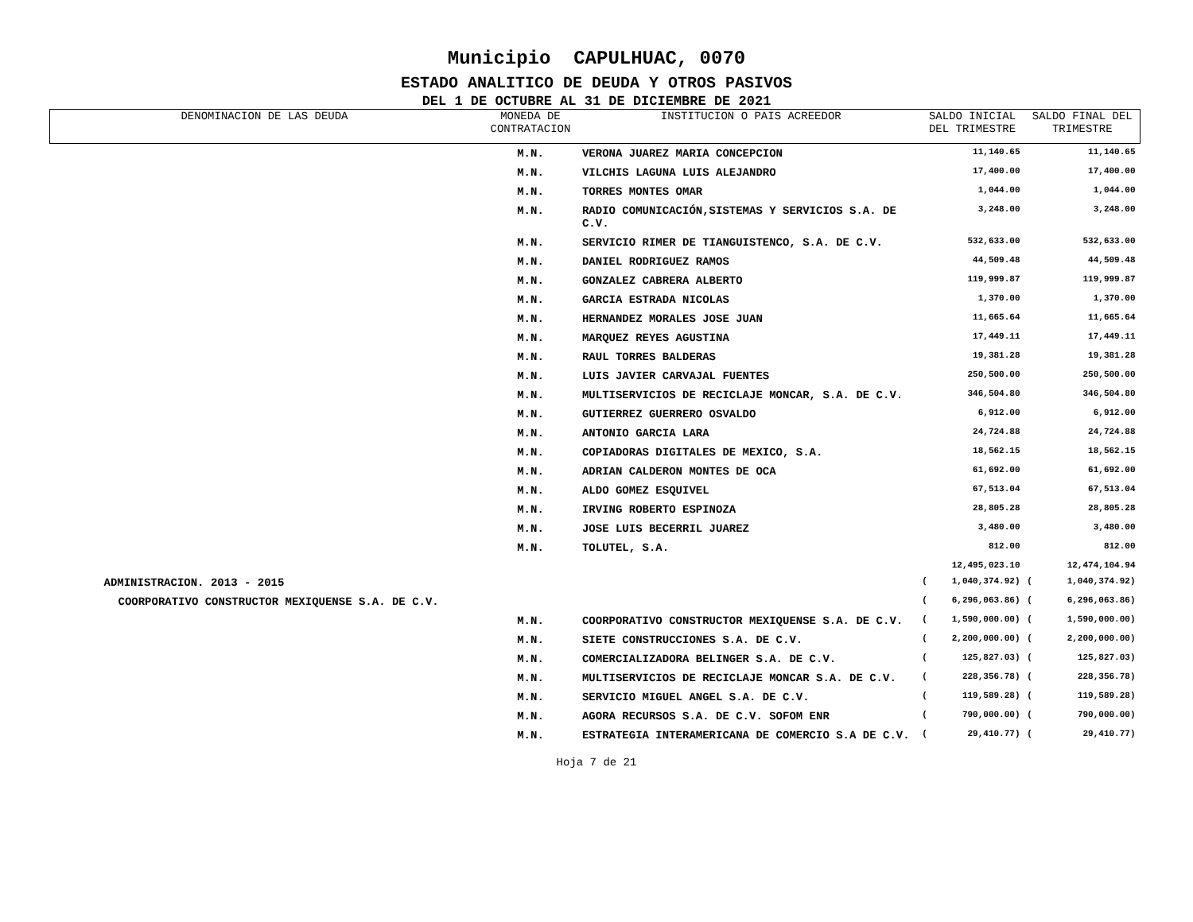Municipio CAPULHUAC, 0070
ESTADO ANALITICO DE DEUDA Y OTROS PASIVOS
DEL 1 DE OCTUBRE AL 31 DE DICIEMBRE DE 2021
| DENOMINACION DE LAS DEUDA | MONEDA DE CONTRATACION | INSTITUCION O PAIS ACREEDOR | SALDO INICIAL DEL TRIMESTRE | | SALDO FINAL DEL TRIMESTRE | |
| --- | --- | --- | --- | --- | --- | --- |
| | M.N. | VERONA JUAREZ MARIA CONCEPCION | | 11,140.65 | | 11,140.65 |
| | M.N. | VILCHIS LAGUNA LUIS ALEJANDRO | | 17,400.00 | | 17,400.00 |
| | M.N. | TORRES MONTES OMAR | | 1,044.00 | | 1,044.00 |
| | M.N. | RADIO COMUNICACIÓN,SISTEMAS Y SERVICIOS S.A. DE C.V. | | 3,248.00 | | 3,248.00 |
| | M.N. | SERVICIO RIMER DE TIANGUISTENCO, S.A. DE C.V. | | 532,633.00 | | 532,633.00 |
| | M.N. | DANIEL RODRIGUEZ RAMOS | | 44,509.48 | | 44,509.48 |
| | M.N. | GONZALEZ CABRERA ALBERTO | | 119,999.87 | | 119,999.87 |
| | M.N. | GARCIA ESTRADA NICOLAS | | 1,370.00 | | 1,370.00 |
| | M.N. | HERNANDEZ MORALES JOSE JUAN | | 11,665.64 | | 11,665.64 |
| | M.N. | MARQUEZ REYES AGUSTINA | | 17,449.11 | | 17,449.11 |
| | M.N. | RAUL TORRES BALDERAS | | 19,381.28 | | 19,381.28 |
| | M.N. | LUIS JAVIER CARVAJAL FUENTES | | 250,500.00 | | 250,500.00 |
| | M.N. | MULTISERVICIOS DE RECICLAJE MONCAR, S.A. DE C.V. | | 346,504.80 | | 346,504.80 |
| | M.N. | GUTIERREZ GUERRERO OSVALDO | | 6,912.00 | | 6,912.00 |
| | M.N. | ANTONIO GARCIA LARA | | 24,724.88 | | 24,724.88 |
| | M.N. | COPIADORAS DIGITALES DE MEXICO, S.A. | | 18,562.15 | | 18,562.15 |
| | M.N. | ADRIAN CALDERON MONTES DE OCA | | 61,692.00 | | 61,692.00 |
| | M.N. | ALDO GOMEZ ESQUIVEL | | 67,513.04 | | 67,513.04 |
| | M.N. | IRVING ROBERTO ESPINOZA | | 28,805.28 | | 28,805.28 |
| | M.N. | JOSE LUIS BECERRIL JUAREZ | | 3,480.00 | | 3,480.00 |
| | M.N. | TOLUTEL, S.A. | | 812.00 | | 812.00 |
| | | | | 12,495,023.10 | | 12,474,104.94 |
| ADMINISTRACION. 2013 - 2015 | | | ( | 1,040,374.92) | ( | 1,040,374.92) |
| COORPORATIVO CONSTRUCTOR MEXIQUENSE S.A. DE C.V. | | | ( | 6,296,063.86) | ( | 6,296,063.86) |
| | M.N. | COORPORATIVO CONSTRUCTOR MEXIQUENSE S.A. DE C.V. | ( | 1,590,000.00) | ( | 1,590,000.00) |
| | M.N. | SIETE CONSTRUCCIONES S.A. DE C.V. | ( | 2,200,000.00) | ( | 2,200,000.00) |
| | M.N. | COMERCIALIZADORA BELINGER S.A. DE C.V. | ( | 125,827.03) | ( | 125,827.03) |
| | M.N. | MULTISERVICIOS DE RECICLAJE MONCAR S.A. DE C.V. | ( | 228,356.78) | ( | 228,356.78) |
| | M.N. | SERVICIO MIGUEL ANGEL S.A. DE C.V. | ( | 119,589.28) | ( | 119,589.28) |
| | M.N. | AGORA RECURSOS S.A. DE C.V. SOFOM ENR | ( | 790,000.00) | ( | 790,000.00) |
| | M.N. | ESTRATEGIA INTERAMERICANA DE COMERCIO S.A DE C.V. | ( | 29,410.77) | ( | 29,410.77) |
Hoja 7 de 21